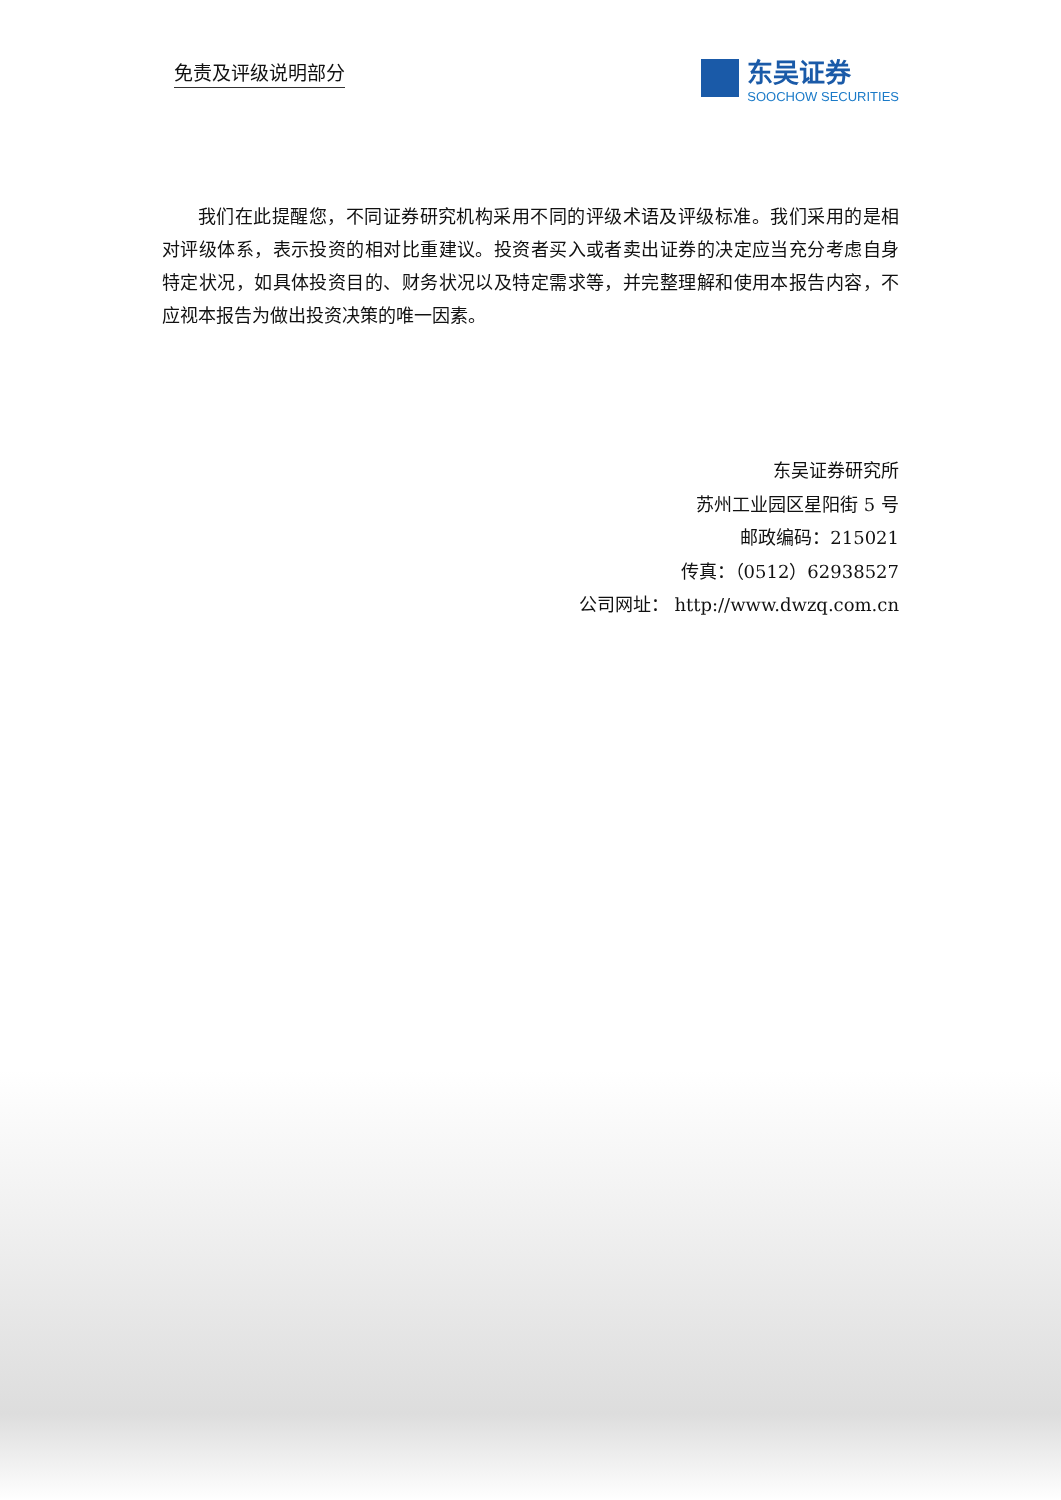免责及评级说明部分
东吴证券
SOOCHOW SECURITIES
我们在此提醒您，不同证券研究机构采用不同的评级术语及评级标准。我们采用的是相对评级体系，表示投资的相对比重建议。投资者买入或者卖出证券的决定应当充分考虑自身特定状况，如具体投资目的、财务状况以及特定需求等，并完整理解和使用本报告内容，不应视本报告为做出投资决策的唯一因素。
东吴证券研究所
苏州工业园区星阳街 5 号
邮政编码：215021
传真：（0512）62938527
公司网址： http://www.dwzq.com.cn